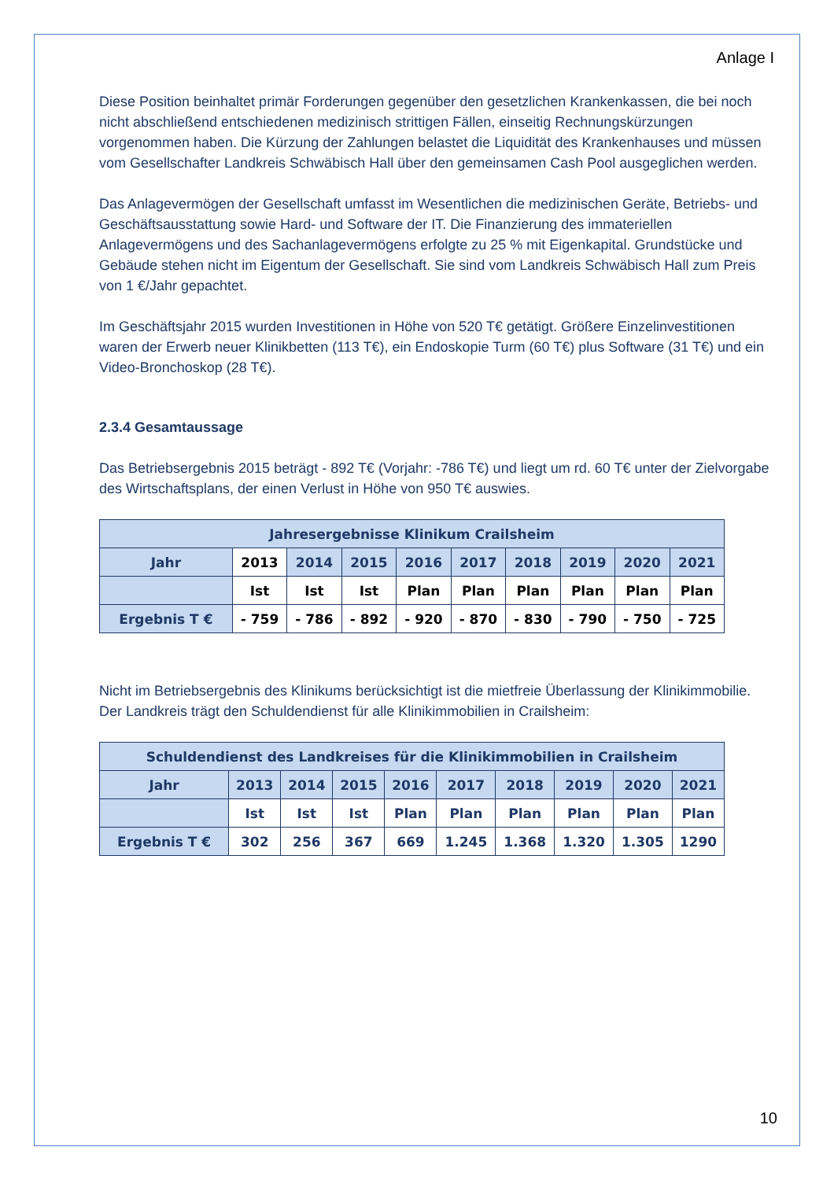Anlage I
Diese Position beinhaltet primär Forderungen gegenüber den gesetzlichen Krankenkassen, die bei noch nicht abschließend entschiedenen medizinisch strittigen Fällen, einseitig Rechnungskürzungen vorgenommen haben. Die Kürzung der Zahlungen belastet die Liquidität des Krankenhauses und müssen vom Gesellschafter Landkreis Schwäbisch Hall über den gemeinsamen Cash Pool ausgeglichen werden.
Das Anlagevermögen der Gesellschaft umfasst im Wesentlichen die medizinischen Geräte, Betriebs- und Geschäftsausstattung sowie Hard- und Software der IT. Die Finanzierung des immateriellen Anlagevermögens und des Sachanlagevermögens erfolgte zu 25 % mit Eigenkapital. Grundstücke und Gebäude stehen nicht im Eigentum der Gesellschaft. Sie sind vom Landkreis Schwäbisch Hall zum Preis von 1 €/Jahr gepachtet.
Im Geschäftsjahr 2015 wurden Investitionen in Höhe von 520 T€ getätigt. Größere Einzelinvestitionen waren der Erwerb neuer Klinikbetten (113 T€), ein Endoskopie Turm (60 T€) plus Software (31 T€) und ein Video-Bronchoskop (28 T€).
2.3.4 Gesamtaussage
Das Betriebsergebnis 2015 beträgt - 892 T€ (Vorjahr: -786 T€) und liegt um rd. 60 T€ unter der Zielvorgabe des Wirtschaftsplans, der einen Verlust in Höhe von 950 T€ auswies.
| Jahresergebnisse Klinikum Crailsheim | | | | | | | | | |
| --- | --- | --- | --- | --- | --- | --- | --- | --- | --- |
| Jahr | 2013 | 2014 | 2015 | 2016 | 2017 | 2018 | 2019 | 2020 | 2021 |
| | Ist | Ist | Ist | Plan | Plan | Plan | Plan | Plan | Plan |
| Ergebnis T € | - 759 | - 786 | - 892 | - 920 | - 870 | - 830 | - 790 | - 750 | - 725 |
Nicht im Betriebsergebnis des Klinikums berücksichtigt ist die mietfreie Überlassung der Klinikimmobilie. Der Landkreis trägt den Schuldendienst für alle Klinikimmobilien in Crailsheim:
| Schuldendienst des Landkreises für die Klinikimmobilien in Crailsheim | | | | | | | | | |
| --- | --- | --- | --- | --- | --- | --- | --- | --- | --- |
| Jahr | 2013 | 2014 | 2015 | 2016 | 2017 | 2018 | 2019 | 2020 | 2021 |
| | Ist | Ist | Ist | Plan | Plan | Plan | Plan | Plan | Plan |
| Ergebnis T € | 302 | 256 | 367 | 669 | 1.245 | 1.368 | 1.320 | 1.305 | 1290 |
10